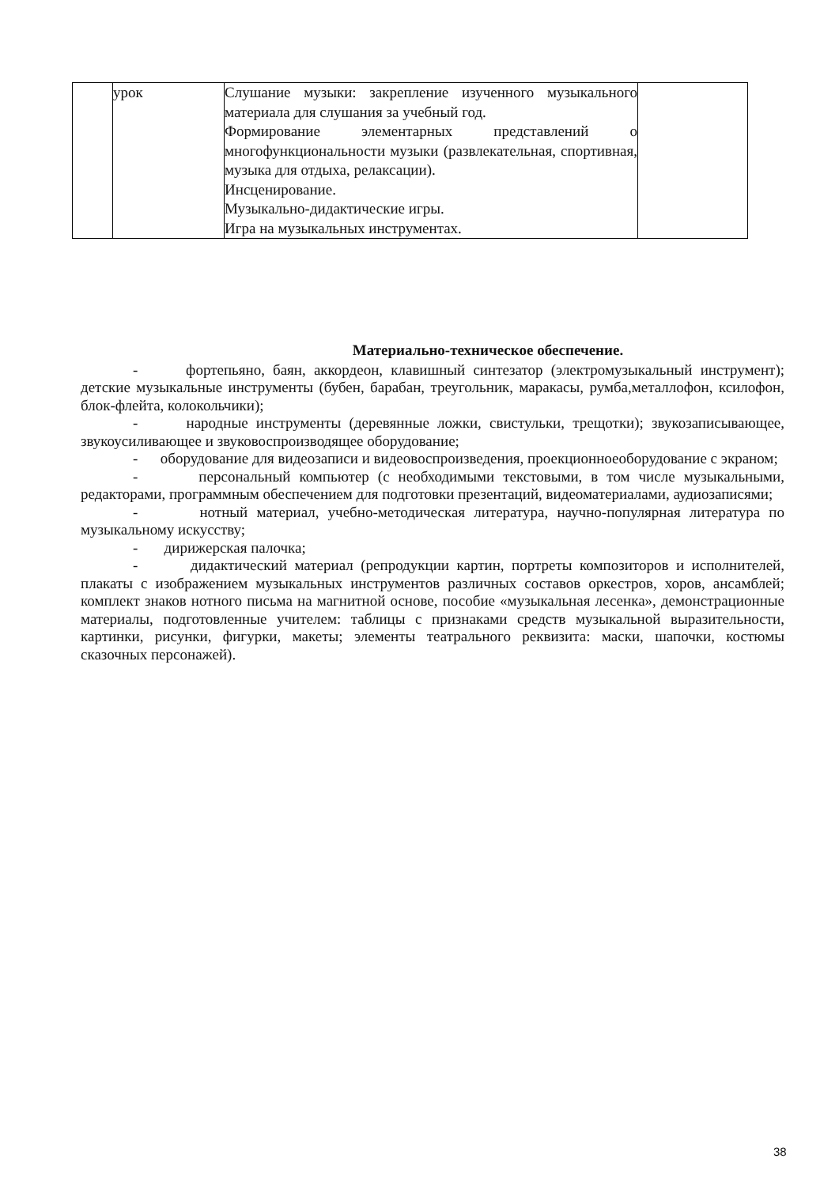| | урок | Слушание музыки: закрепление изученного музыкального материала для слушания за учебный год. Формирование элементарных представлений о многофункциональности музыки (развлекательная, спортивная, музыка для отдыха, релаксации). Инсценирование. Музыкально-дидактические игры. Игра на музыкальных инструментах. | |
Материально-техническое обеспечение.
- фортепьяно, баян, аккордеон, клавишный синтезатор (электромузыкальный инструмент); детские музыкальные инструменты (бубен, барабан, треугольник, маракасы, румба,металлофон, ксилофон, блок-флейта, колокольчики);
- народные инструменты (деревянные ложки, свистульки, трещотки); звукозаписывающее, звукоусиливающее и звуковоспроизводящее оборудование;
- оборудование для видеозаписи и видеовоспроизведения, проекционноеоборудование с экраном;
- персональный компьютер (с необходимыми текстовыми, в том числе музыкальными, редакторами, программным обеспечением для подготовки презентаций, видеоматериалами, аудиозаписями;
- нотный материал, учебно-методическая литература, научно-популярная литература по музыкальному искусству;
- дирижерская палочка;
- дидактический материал (репродукции картин, портреты композиторов и исполнителей, плакаты с изображением музыкальных инструментов различных составов оркестров, хоров, ансамблей; комплект знаков нотного письма на магнитной основе, пособие «музыкальная лесенка», демонстрационные материалы, подготовленные учителем: таблицы с признаками средств музыкальной выразительности, картинки, рисунки, фигурки, макеты; элементы театрального реквизита: маски, шапочки, костюмы сказочных персонажей).
38